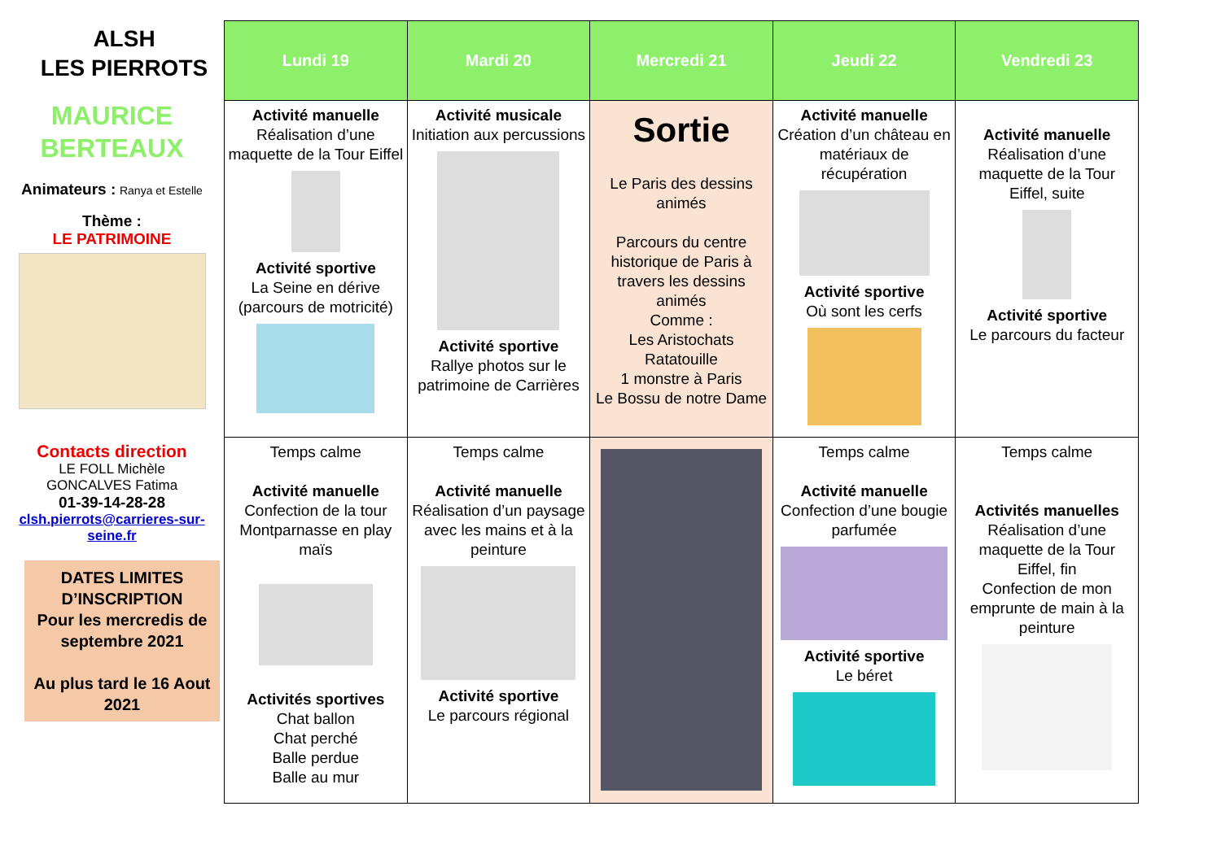ALSH
LES PIERROTS
MAURICE
BERTEAUX
Animateurs : Ranya et Estelle
Thème :
LE PATRIMOINE
Contacts direction
LE FOLL Michèle
GONCALVES Fatima
01-39-14-28-28
clsh.pierrots@carrieres-sur-seine.fr
DATES LIMITES D’INSCRIPTION
Pour les mercredis de septembre 2021
Au plus tard le 16 Aout 2021
| Lundi 19 | Mardi 20 | Mercredi 21 | Jeudi 22 | Vendredi 23 |
| --- | --- | --- | --- | --- |
| Activité manuelle Réalisation d’une maquette de la Tour Eiffel Activité sportive La Seine en dérive (parcours de motricité) | Activité musicale Initiation aux percussions Activité sportive Rallye photos sur le patrimoine de Carrières | Sortie Le Paris des dessins animés Parcours du centre historique de Paris à travers les dessins animés Comme : Les Aristochats Ratatouille 1 monstre à Paris Le Bossu de notre Dame | Activité manuelle Création d’un château en matériaux de récupération Activité sportive Où sont les cerfs | Activité manuelle Réalisation d’une maquette de la Tour Eiffel, suite Activité sportive Le parcours du facteur |
| Temps calme Activité manuelle Confection de la tour Montparnasse en play maïs Activités sportives Chat ballon Chat perché Balle perdue Balle au mur | Temps calme Activité manuelle Réalisation d’un paysage avec les mains et à la peinture Activité sportive Le parcours régional | | Temps calme Activité manuelle Confection d’une bougie parfumée Activité sportive Le béret | Temps calme Activités manuelles Réalisation d’une maquette de la Tour Eiffel, fin Confection de mon emprunte de main à la peinture |